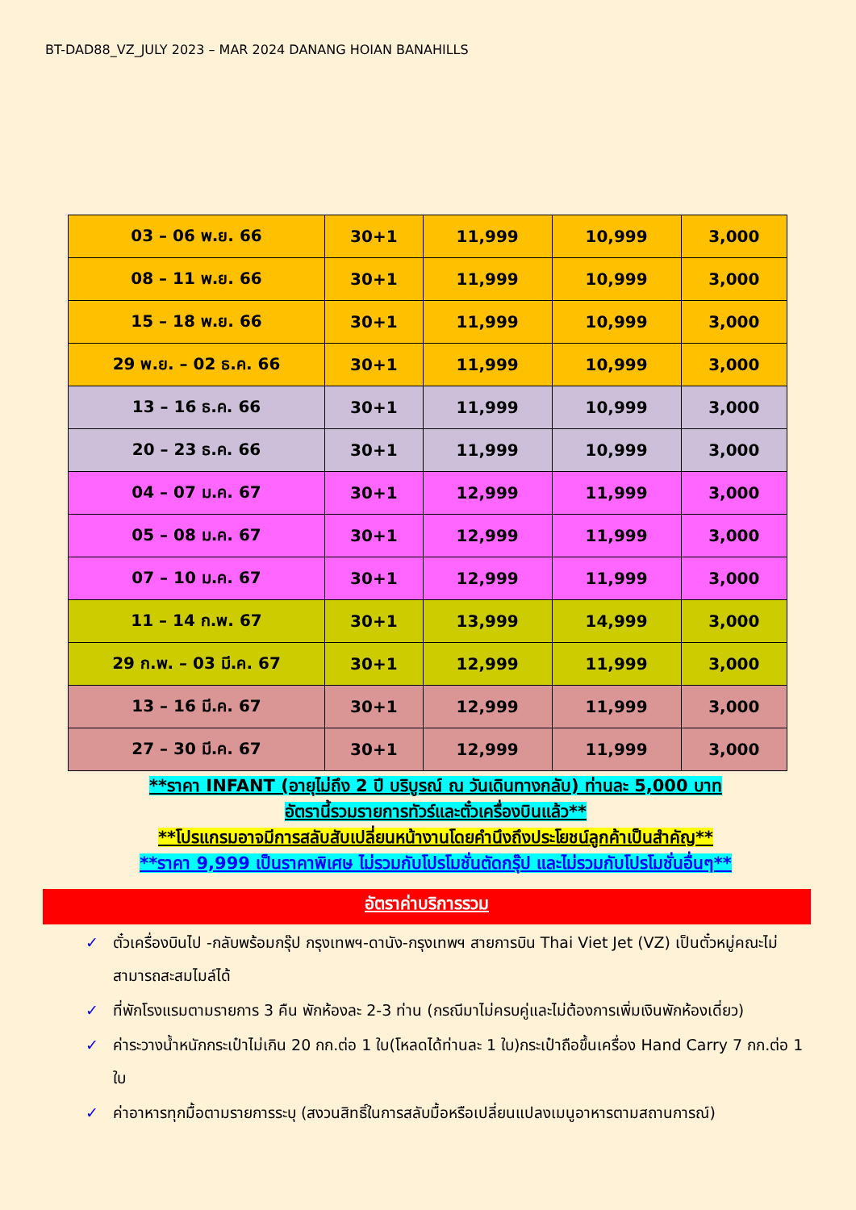BT-DAD88_VZ_JULY 2023 – MAR 2024 DANANG HOIAN BANAHILLS
| 03 – 06 พ.ย. 66 | 30+1 | 11,999 | 10,999 | 3,000 |
| 08 – 11 พ.ย. 66 | 30+1 | 11,999 | 10,999 | 3,000 |
| 15 – 18 พ.ย. 66 | 30+1 | 11,999 | 10,999 | 3,000 |
| 29 พ.ย. – 02 ธ.ค. 66 | 30+1 | 11,999 | 10,999 | 3,000 |
| 13 – 16 ธ.ค. 66 | 30+1 | 11,999 | 10,999 | 3,000 |
| 20 – 23 ธ.ค. 66 | 30+1 | 11,999 | 10,999 | 3,000 |
| 04 – 07 ม.ค. 67 | 30+1 | 12,999 | 11,999 | 3,000 |
| 05 – 08 ม.ค. 67 | 30+1 | 12,999 | 11,999 | 3,000 |
| 07 – 10 ม.ค. 67 | 30+1 | 12,999 | 11,999 | 3,000 |
| 11 – 14 ก.พ. 67 | 30+1 | 13,999 | 14,999 | 3,000 |
| 29 ก.พ. – 03 มี.ค. 67 | 30+1 | 12,999 | 11,999 | 3,000 |
| 13 – 16 มี.ค. 67 | 30+1 | 12,999 | 11,999 | 3,000 |
| 27 – 30 มี.ค. 67 | 30+1 | 12,999 | 11,999 | 3,000 |
**ราคา INFANT (อายุไม่ถึง 2 ปี บริบูรณ์ ณ วันเดินทางกลับ) ท่านละ 5,000 บาท
อัตรานี้รวมรายการทัวร์และตั๋วเครื่องบินแล้ว**
**โปรแกรมอาจมีการสลับสับเปลี่ยนหน้างานโดยคำนึงถึงประโยชน์ลูกค้าเป็นสำคัญ**
**ราคา 9,999 เป็นราคาพิเศษ ไม่รวมกับโปรโมชั่นตัดกรุ๊ป และไม่รวมกับโปรโมชั่นอื่นๆ**
อัตราค่าบริการรวม
✓ ตั๋วเครื่องบินไป -กลับพร้อมกรุ๊ป กรุงเทพฯ-ดานัง-กรุงเทพฯ สายการบิน Thai Viet Jet (VZ) เป็นตั๋วหมู่คณะไม่สามารถสะสมไมล์ได้
✓ ที่พักโรงแรมตามรายการ 3 คืน พักห้องละ 2-3 ท่าน (กรณีมาไม่ครบคู่และไม่ต้องการเพิ่มเงินพักห้องเดี่ยว)
✓ ค่าระวางน้ำหนักกระเป๋าไม่เกิน 20 กก.ต่อ 1 ใบ(โหลดได้ท่านละ 1 ใบ)กระเป๋าถือขึ้นเครื่อง Hand Carry 7 กก.ต่อ 1 ใบ
✓ ค่าอาหารทุกมื้อตามรายการระบุ (สงวนสิทธิ์ในการสลับมื้อหรือเปลี่ยนแปลงเมนูอาหารตามสถานการณ์)